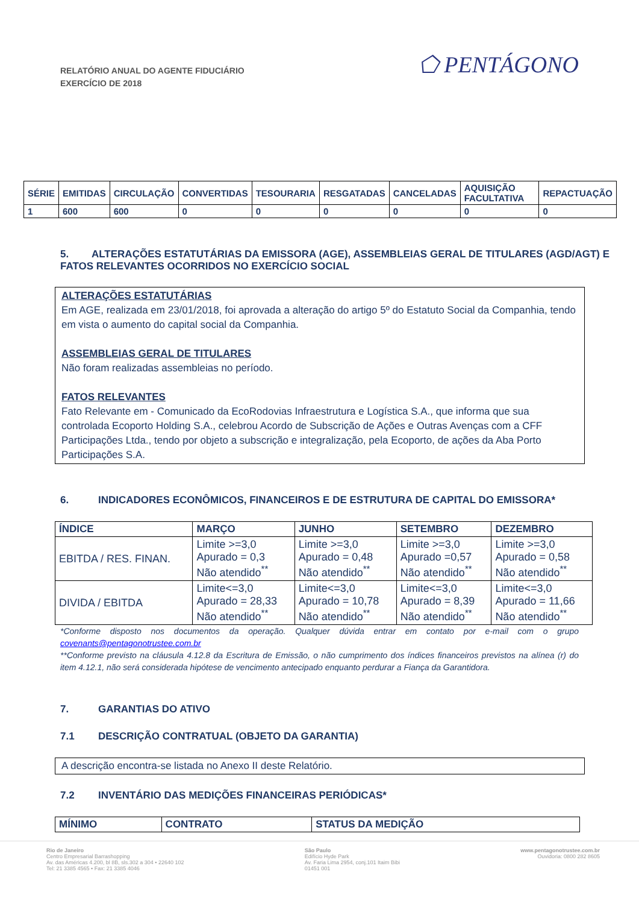RELATÓRIO ANUAL DO AGENTE FIDUCIÁRIO
EXERCÍCIO DE 2018
⬠ PENTÁGONO
| SÉRIE | EMITIDAS | CIRCULAÇÃO | CONVERTIDAS | TESOURARIA | RESGATADAS | CANCELADAS | AQUISIÇÃO FACULTATIVA | REPACTUAÇÃO |
| --- | --- | --- | --- | --- | --- | --- | --- | --- |
| 1 | 600 | 600 | 0 | 0 | 0 | 0 | 0 | 0 |
5. ALTERAÇÕES ESTATUTÁRIAS DA EMISSORA (AGE), ASSEMBLEIAS GERAL DE TITULARES (AGD/AGT) E FATOS RELEVANTES OCORRIDOS NO EXERCÍCIO SOCIAL
ALTERAÇÕES ESTATUTÁRIAS
Em AGE, realizada em 23/01/2018, foi aprovada a alteração do artigo 5º do Estatuto Social da Companhia, tendo em vista o aumento do capital social da Companhia.
ASSEMBLEIAS GERAL DE TITULARES
Não foram realizadas assembleias no período.
FATOS RELEVANTES
Fato Relevante em - Comunicado da EcoRodovias Infraestrutura e Logística S.A., que informa que sua controlada Ecoporto Holding S.A., celebrou Acordo de Subscrição de Ações e Outras Avenças com a CFF Participações Ltda., tendo por objeto a subscrição e integralização, pela Ecoporto, de ações da Aba Porto Participações S.A.
6. INDICADORES ECONÔMICOS, FINANCEIROS E DE ESTRUTURA DE CAPITAL DO EMISSORA*
| ÍNDICE | MARÇO | JUNHO | SETEMBRO | DEZEMBRO |
| --- | --- | --- | --- | --- |
| EBITDA / RES. FINAN. | Limite >=3,0 Apurado = 0,3 Não atendido<sup>**</sup> | Limite >=3,0 Apurado = 0,48 Não atendido<sup>**</sup> | Limite >=3,0 Apurado =0,57 Não atendido<sup>**</sup> | Limite >=3,0 Apurado = 0,58 Não atendido<sup>**</sup> |
| DIVIDA / EBITDA | Limite<=3,0 Apurado = 28,33 Não atendido<sup>**</sup> | Limite<=3,0 Apurado = 10,78 Não atendido<sup>**</sup> | Limite<=3,0 Apurado = 8,39 Não atendido<sup>**</sup> | Limite<=3,0 Apurado = 11,66 Não atendido<sup>**</sup> |
*Conforme disposto nos documentos da operação. Qualquer dúvida entrar em contato por e-mail com o grupo covenants@pentagonotrustee.com.br
**Conforme previsto na cláusula 4.12.8 da Escritura de Emissão, o não cumprimento dos índices financeiros previstos na alínea (r) do item 4.12.1, não será considerada hipótese de vencimento antecipado enquanto perdurar a Fiança da Garantidora.
7. GARANTIAS DO ATIVO
7.1 DESCRIÇÃO CONTRATUAL (OBJETO DA GARANTIA)
A descrição encontra-se listada no Anexo II deste Relatório.
7.2 INVENTÁRIO DAS MEDIÇÕES FINANCEIRAS PERIÓDICAS*
| MÍNIMO | CONTRATO | STATUS DA MEDIÇÃO |
| --- | --- | --- |
Rio de Janeiro
Centro Empresarial Barrashopping
Av. das Américas 4.200, bl 8B, sls.302 a 304 • 22640 102
Tel: 21 3385 4565 • Fax: 21 3385 4046
São Paulo
Edifício Hyde Park
Av. Faria Lima 2954, conj.101 Itaim Bibi
01451 001
www.pentagonotrustee.com.br
Ouvidoria: 0800 282 8605